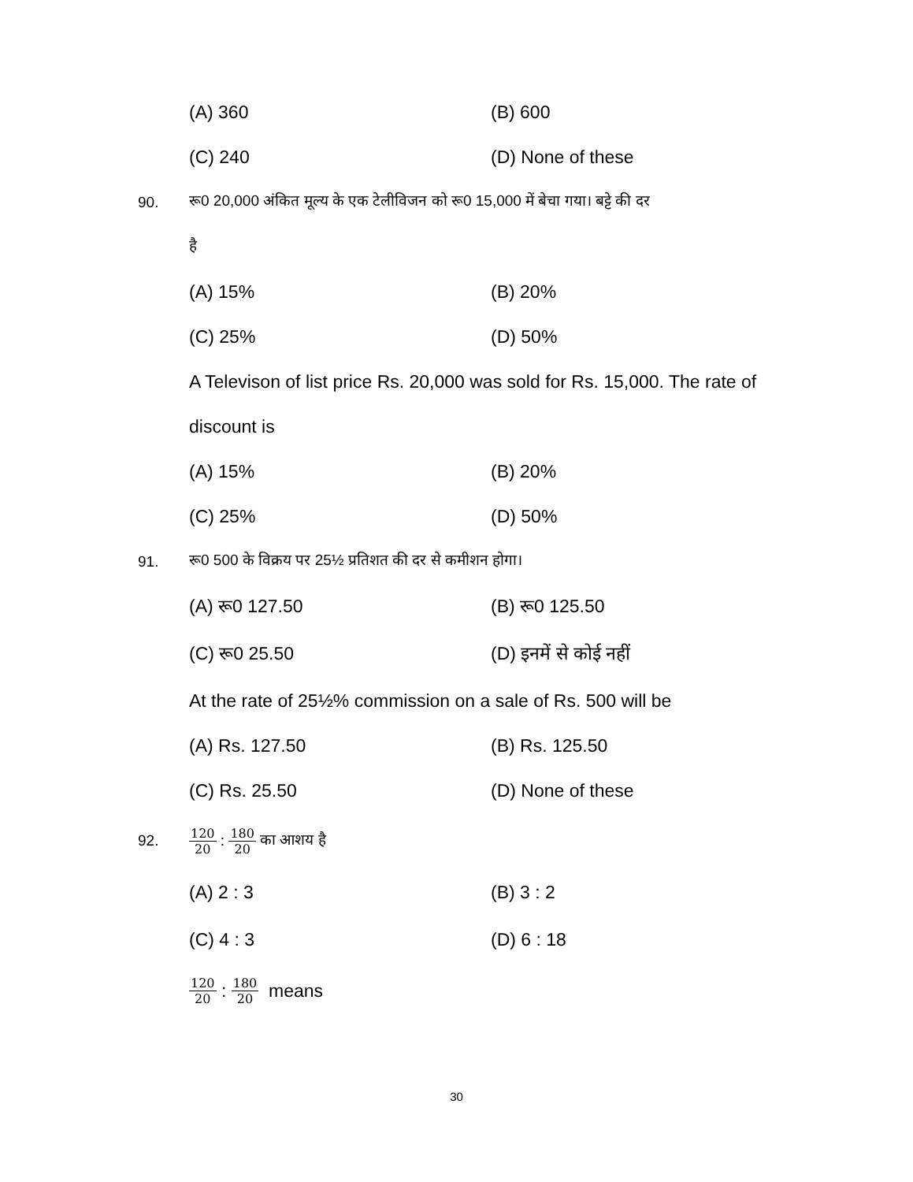(A) 360 (B) 600
(C) 240 (D) None of these
90. रू0 20,000 अंकित मूल्य के एक टेलीविजन को रू0 15,000 में बेचा गया। बट्टे की दर
है
(A) 15% (B) 20%
(C) 25% (D) 50%
A Televison of list price Rs. 20,000 was sold for Rs. 15,000. The rate of discount is
(A) 15% (B) 20%
(C) 25% (D) 50%
91. रू0 500 के विक्रय पर 25½ प्रतिशत की दर से कमीशन होगा।
(A) रू0 127.50 (B) रू0 125.50
(C) रू0 25.50 (D) इनमें से कोई नहीं
At the rate of 25½% commission on a sale of Rs. 500 will be
(A) Rs. 127.50 (B) Rs. 125.50
(C) Rs. 25.50 (D) None of these
92. 120 20 : 180 20 का आशय है
(A) 2 : 3 (B) 3 : 2
(C) 4 : 3 (D) 6 : 18
120 20 : 180 20 means
30